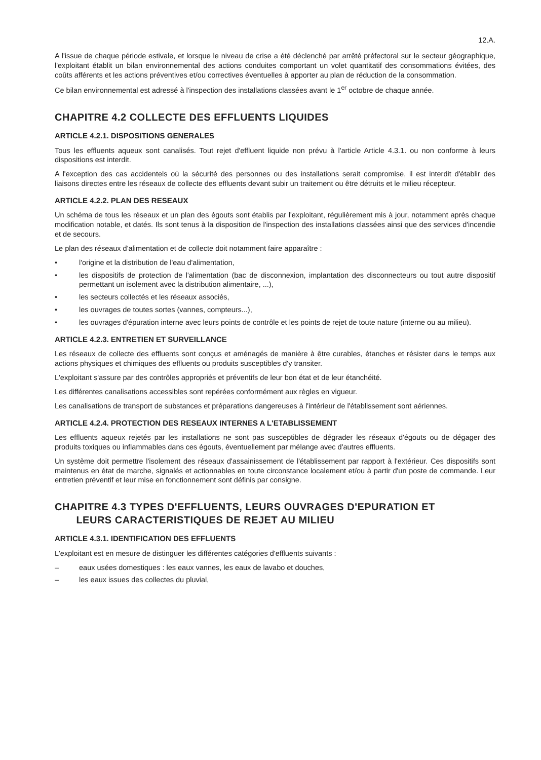12.A.
A l'issue de chaque période estivale, et lorsque le niveau de crise a été déclenché par arrêté préfectoral sur le secteur géographique, l'exploitant établit un bilan environnemental des actions conduites comportant un volet quantitatif des consommations évitées, des coûts afférents et les actions préventives et/ou correctives éventuelles à apporter au plan de réduction de la consommation.
Ce bilan environnemental est adressé à l'inspection des installations classées avant le 1<sup>er</sup> octobre de chaque année.
CHAPITRE 4.2 COLLECTE DES EFFLUENTS LIQUIDES
ARTICLE 4.2.1. DISPOSITIONS GENERALES
Tous les effluents aqueux sont canalisés. Tout rejet d'effluent liquide non prévu à l'article Article 4.3.1. ou non conforme à leurs dispositions est interdit.
A l'exception des cas accidentels où la sécurité des personnes ou des installations serait compromise, il est interdit d'établir des liaisons directes entre les réseaux de collecte des effluents devant subir un traitement ou être détruits et le milieu récepteur.
ARTICLE 4.2.2. PLAN DES RESEAUX
Un schéma de tous les réseaux et un plan des égouts sont établis par l'exploitant, régulièrement mis à jour, notamment après chaque modification notable, et datés. Ils sont tenus à la disposition de l'inspection des installations classées ainsi que des services d'incendie et de secours.
Le plan des réseaux d'alimentation et de collecte doit notamment faire apparaître :
• l'origine et la distribution de l'eau d'alimentation,
• les dispositifs de protection de l'alimentation (bac de disconnexion, implantation des disconnecteurs ou tout autre dispositif permettant un isolement avec la distribution alimentaire, ...),
• les secteurs collectés et les réseaux associés,
• les ouvrages de toutes sortes (vannes, compteurs...),
• les ouvrages d'épuration interne avec leurs points de contrôle et les points de rejet de toute nature (interne ou au milieu).
ARTICLE 4.2.3. ENTRETIEN ET SURVEILLANCE
Les réseaux de collecte des effluents sont conçus et aménagés de manière à être curables, étanches et résister dans le temps aux actions physiques et chimiques des effluents ou produits susceptibles d'y transiter.
L'exploitant s'assure par des contrôles appropriés et préventifs de leur bon état et de leur étanchéité.
Les différentes canalisations accessibles sont repérées conformément aux règles en vigueur.
Les canalisations de transport de substances et préparations dangereuses à l'intérieur de l'établissement sont aériennes.
ARTICLE 4.2.4. PROTECTION DES RESEAUX INTERNES A L'ETABLISSEMENT
Les effluents aqueux rejetés par les installations ne sont pas susceptibles de dégrader les réseaux d'égouts ou de dégager des produits toxiques ou inflammables dans ces égouts, éventuellement par mélange avec d'autres effluents.
Un système doit permettre l'isolement des réseaux d'assainissement de l'établissement par rapport à l'extérieur. Ces dispositifs sont maintenus en état de marche, signalés et actionnables en toute circonstance localement et/ou à partir d'un poste de commande. Leur entretien préventif et leur mise en fonctionnement sont définis par consigne.
CHAPITRE 4.3 TYPES D'EFFLUENTS, LEURS OUVRAGES D'EPURATION ET
LEURS CARACTERISTIQUES DE REJET AU MILIEU
ARTICLE 4.3.1. IDENTIFICATION DES EFFLUENTS
L'exploitant est en mesure de distinguer les différentes catégories d'effluents suivants :
– eaux usées domestiques : les eaux vannes, les eaux de lavabo et douches,
– les eaux issues des collectes du pluvial,